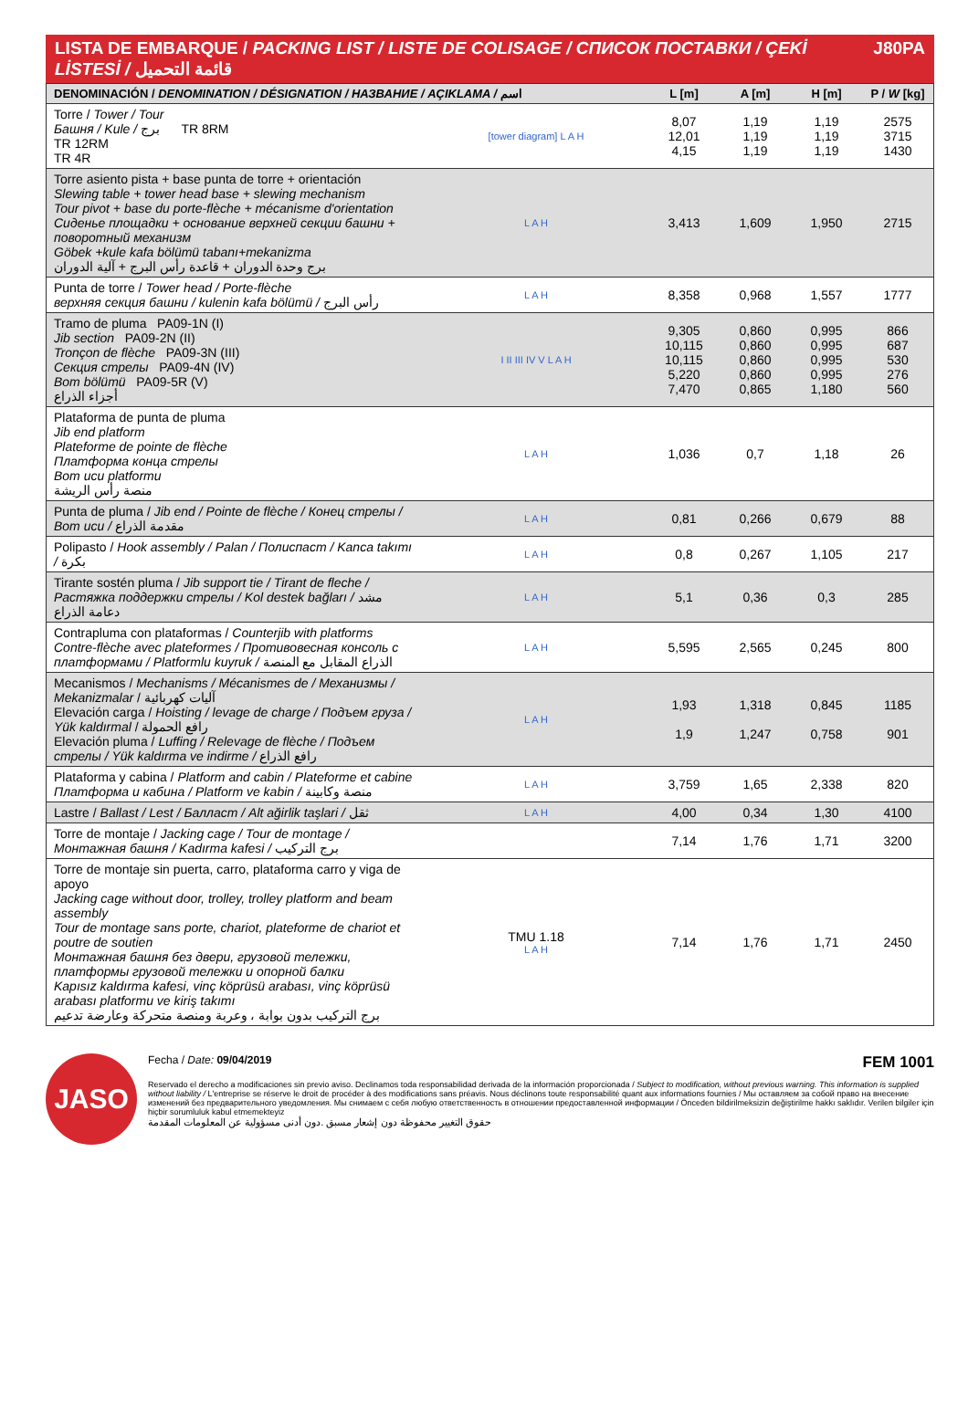LISTA DE EMBARQUE / PACKING LIST / LISTE DE COLISAGE / СПИСОК ПОСТАВКИ / ÇEKİ LİSTESİ / قائمة التحميل J80PA
| DENOMINACIÓN / DENOMINATION / DÉSIGNATION / НАЗВАНИЕ / AÇIKLAMA / اسم | | L [m] | A [m] | H [m] | P / W [kg] |
| --- | --- | --- | --- | --- | --- |
| Torre / Tower / Tour Башня / Kule / برج TR 8RM TR 12RM TR 4R | [tower diagram] L A H | 8,07 12,01 4,15 | 1,19 1,19 1,19 | 1,19 1,19 1,19 | 2575 3715 1430 |
| Torre asiento pista + base punta de torre + orientación Slewing table + tower head base + slewing mechanism Tour pivot + base du porte-flèche + mécanisme d'orientation Сиденье площадки + основание верхней секции башни + поворотный механизм Göbek +kule kafa bölümü tabanı+mekanizma برج وحدة الدوران + قاعدة رأس البرج + آلية الدوران | L A H | 3,413 | 1,609 | 1,950 | 2715 |
| Punta de torre / Tower head / Porte-flèche верхняя секция башни / kulenin kafa bölümü / رأس البرج | L A H | 8,358 | 0,968 | 1,557 | 1777 |
| Tramo de pluma PA09-1N (I) Jib section PA09-2N (II) Tronçon de flèche PA09-3N (III) Секция стрелы PA09-4N (IV) Bom bölümü PA09-5R (V) أجزاء الذراع | I II III IV V L A H | 9,305 10,115 10,115 5,220 7,470 | 0,860 0,860 0,860 0,860 0,865 | 0,995 0,995 0,995 0,995 1,180 | 866 687 530 276 560 |
| Plataforma de punta de pluma Jib end platform Plateforme de pointe de flèche Платформа конца стрелы Bom ucu platformu منصة رأس الريشة | L A H | 1,036 | 0,7 | 1,18 | 26 |
| Punta de pluma / Jib end / Pointe de flèche / Конец стрелы / Bom ucu / مقدمة الذراع | L A H | 0,81 | 0,266 | 0,679 | 88 |
| Polipasto / Hook assembly / Palan / Полиспаст / Kanca takımı / بكرة | L A H | 0,8 | 0,267 | 1,105 | 217 |
| Tirante sostén pluma / Jib support tie / Tirant de fleche / Растяжка поддержки стрелы / Kol destek bağları / مشد دعامة الذراع | L A H | 5,1 | 0,36 | 0,3 | 285 |
| Contrapluma con plataformas / Counterjib with platforms Contre-flèche avec plateformes / Противовесная консоль с платформами / Platformlu kuyruk / الذراع المقابل مع المنصة | L A H | 5,595 | 2,565 | 0,245 | 800 |
| Mecanismos / Mechanisms / Mécanismes de / Механизмы / Mekanizmalar / آليات كهربائية Elevación carga / Hoisting / levage de charge / Подъем груза / Yük kaldırmal / رافع الحمولة Elevación pluma / Luffing / Relevage de flèche / Подъем стрелы / Yük kaldırma ve indirme / رافع الذراع | L A H | 1,93 1,9 | 1,318 1,247 | 0,845 0,758 | 1185 901 |
| Plataforma y cabina / Platform and cabin / Plateforme et cabine Платформа и кабина / Platform ve kabin / منصة وكابينة | L A H | 3,759 | 1,65 | 2,338 | 820 |
| Lastre / Ballast / Lest / Балласт / Alt ağirlik taşlari / ثقل | L A H | 4,00 | 0,34 | 1,30 | 4100 |
| Torre de montaje / Jacking cage / Tour de montage / Монтажная башня / Kadırma kafesi / برج التركيب | | 7,14 | 1,76 | 1,71 | 3200 |
| Torre de montaje sin puerta, carro, plataforma carro y viga de apoyo Jacking cage without door, trolley, trolley platform and beam assembly Tour de montage sans porte, chariot, plateforme de chariot et poutre de soutien Монтажная башня без двери, грузовой тележки, платформы грузовой тележки и опорной балки Kapısız kaldırma kafesi, vinç köprüsü arabası, vinç köprüsü arabası platformu ve kiriş takımı برج التركيب بدون بوابة ، وعربة ومنصة متحركة وعارضة تدعيم | TMU 1.18 L A H | 7,14 | 1,76 | 1,71 | 2450 |
JASO
Fecha / Date: 09/04/2019 FEM 1001
Reservado el derecho a modificaciones sin previo aviso. Declinamos toda responsabilidad derivada de la información proporcionada / Subject to modification, without previous warning. This information is supplied without liability / L'entreprise se réserve le droit de procéder à des modifications sans préavis. Nous déclinons toute responsabilité quant aux informations fournies / Мы оставляем за собой право на внесение изменений без предварительного уведомления. Мы снимаем с себя любую ответственность в отношении предоставленной информации / Önceden bildirilmeksizin değiştirilme hakkı saklıdır. Verilen bilgiler için hiçbir sorumluluk kabul etmemekteyiz
حقوق التغيير محفوظة دون إشعار مسبق .دون أدنى مسؤولية عن المعلومات المقدمة